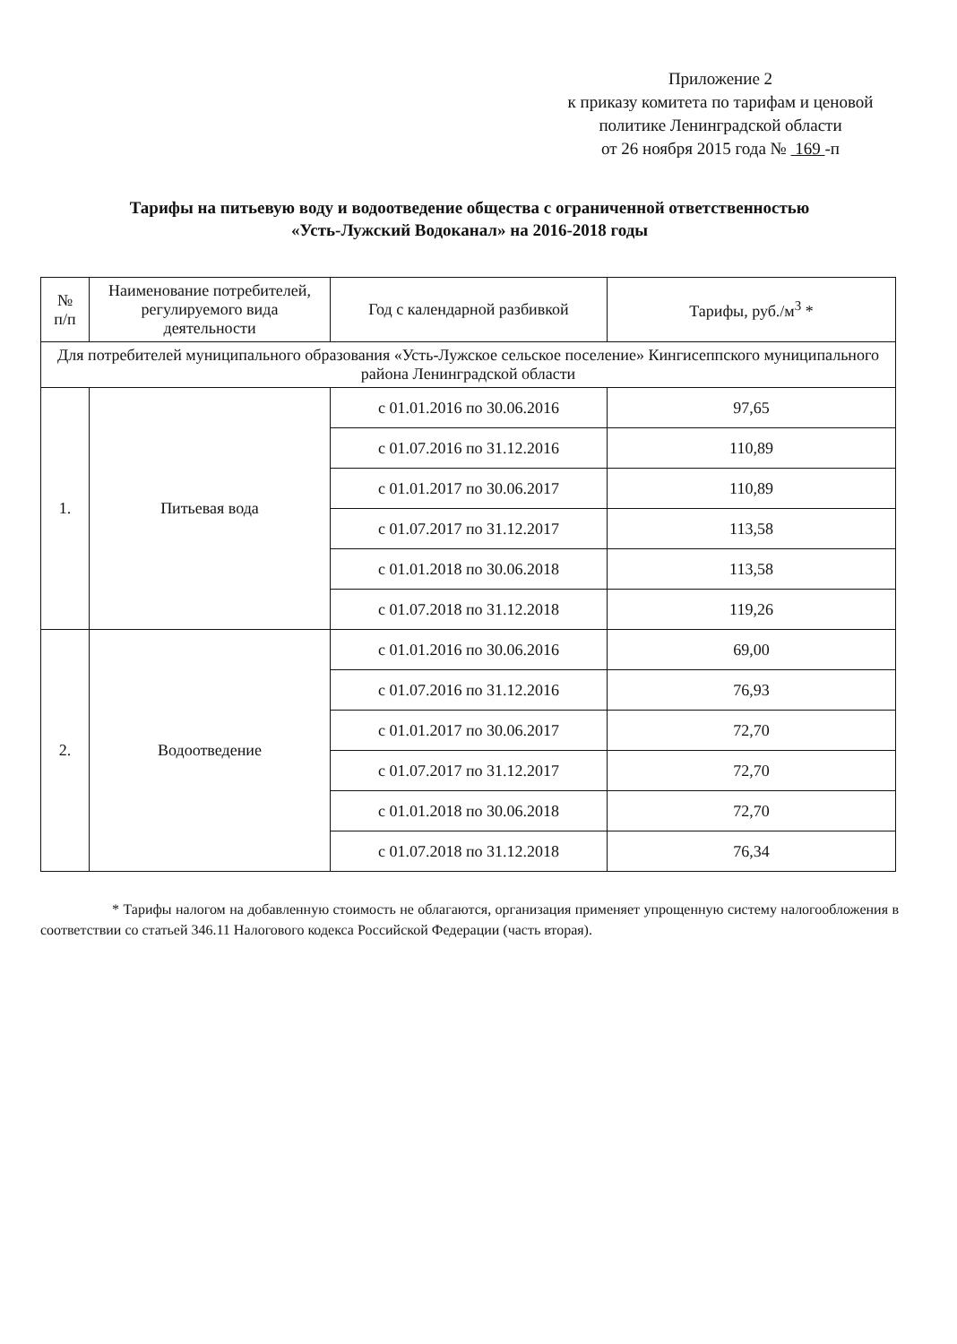Приложение 2
к приказу комитета по тарифам и ценовой
политике Ленинградской области
от 26 ноября 2015 года № 169 -п
Тарифы на питьевую воду и водоотведение общества с ограниченной ответственностью
«Усть-Лужский Водоканал» на 2016-2018 годы
| № п/п | Наименование потребителей, регулируемого вида деятельности | Год с календарной разбивкой | Тарифы, руб./м<sup>3</sup> * |
| --- | --- | --- | --- |
| Для потребителей муниципального образования «Усть-Лужское сельское поселение» Кингисеппского муниципального района Ленинградской области | | | |
| 1. | Питьевая вода | с 01.01.2016 по 30.06.2016 | 97,65 |
| | | с 01.07.2016 по 31.12.2016 | 110,89 |
| | | с 01.01.2017 по 30.06.2017 | 110,89 |
| | | с 01.07.2017 по 31.12.2017 | 113,58 |
| | | с 01.01.2018 по 30.06.2018 | 113,58 |
| | | с 01.07.2018 по 31.12.2018 | 119,26 |
| 2. | Водоотведение | с 01.01.2016 по 30.06.2016 | 69,00 |
| | | с 01.07.2016 по 31.12.2016 | 76,93 |
| | | с 01.01.2017 по 30.06.2017 | 72,70 |
| | | с 01.07.2017 по 31.12.2017 | 72,70 |
| | | с 01.01.2018 по 30.06.2018 | 72,70 |
| | | с 01.07.2018 по 31.12.2018 | 76,34 |
* Тарифы налогом на добавленную стоимость не облагаются, организация применяет упрощенную систему налогообложения в соответствии со статьей 346.11 Налогового кодекса Российской Федерации (часть вторая).